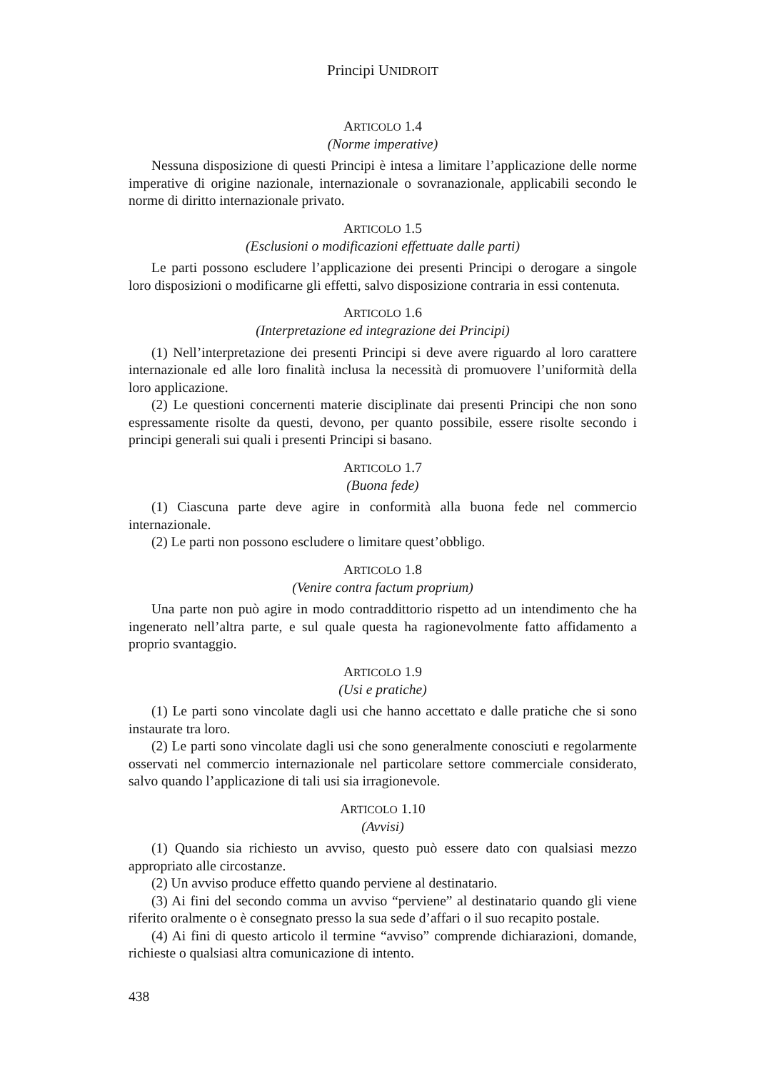Principi UNIDROIT
ARTICOLO 1.4
(Norme imperative)
Nessuna disposizione di questi Principi è intesa a limitare l’applicazione delle norme imperative di origine nazionale, internazionale o sovranazionale, applicabili secondo le norme di diritto internazionale privato.
ARTICOLO 1.5
(Esclusioni o modificazioni effettuate dalle parti)
Le parti possono escludere l’applicazione dei presenti Principi o derogare a singole loro disposizioni o modificarne gli effetti, salvo disposizione contraria in essi contenuta.
ARTICOLO 1.6
(Interpretazione ed integrazione dei Principi)
(1) Nell’interpretazione dei presenti Principi si deve avere riguardo al loro carattere internazionale ed alle loro finalità inclusa la necessità di promuovere l’uniformità della loro applicazione.
(2) Le questioni concernenti materie disciplinate dai presenti Principi che non sono espressamente risolte da questi, devono, per quanto possibile, essere risolte secondo i principi generali sui quali i presenti Principi si basano.
ARTICOLO 1.7
(Buona fede)
(1) Ciascuna parte deve agire in conformità alla buona fede nel commercio internazionale.
(2) Le parti non possono escludere o limitare quest’obbligo.
ARTICOLO 1.8
(Venire contra factum proprium)
Una parte non può agire in modo contraddittorio rispetto ad un intendimento che ha ingenerato nell’altra parte, e sul quale questa ha ragionevolmente fatto affidamento a proprio svantaggio.
ARTICOLO 1.9
(Usi e pratiche)
(1) Le parti sono vincolate dagli usi che hanno accettato e dalle pratiche che si sono instaurate tra loro.
(2) Le parti sono vincolate dagli usi che sono generalmente conosciuti e regolarmente osservati nel commercio internazionale nel particolare settore commerciale considerato, salvo quando l’applicazione di tali usi sia irragionevole.
ARTICOLO 1.10
(Avvisi)
(1) Quando sia richiesto un avviso, questo può essere dato con qualsiasi mezzo appropriato alle circostanze.
(2) Un avviso produce effetto quando perviene al destinatario.
(3) Ai fini del secondo comma un avviso “perviene” al destinatario quando gli viene riferito oralmente o è consegnato presso la sua sede d’affari o il suo recapito postale.
(4) Ai fini di questo articolo il termine “avviso” comprende dichiarazioni, domande, richieste o qualsiasi altra comunicazione di intento.
438